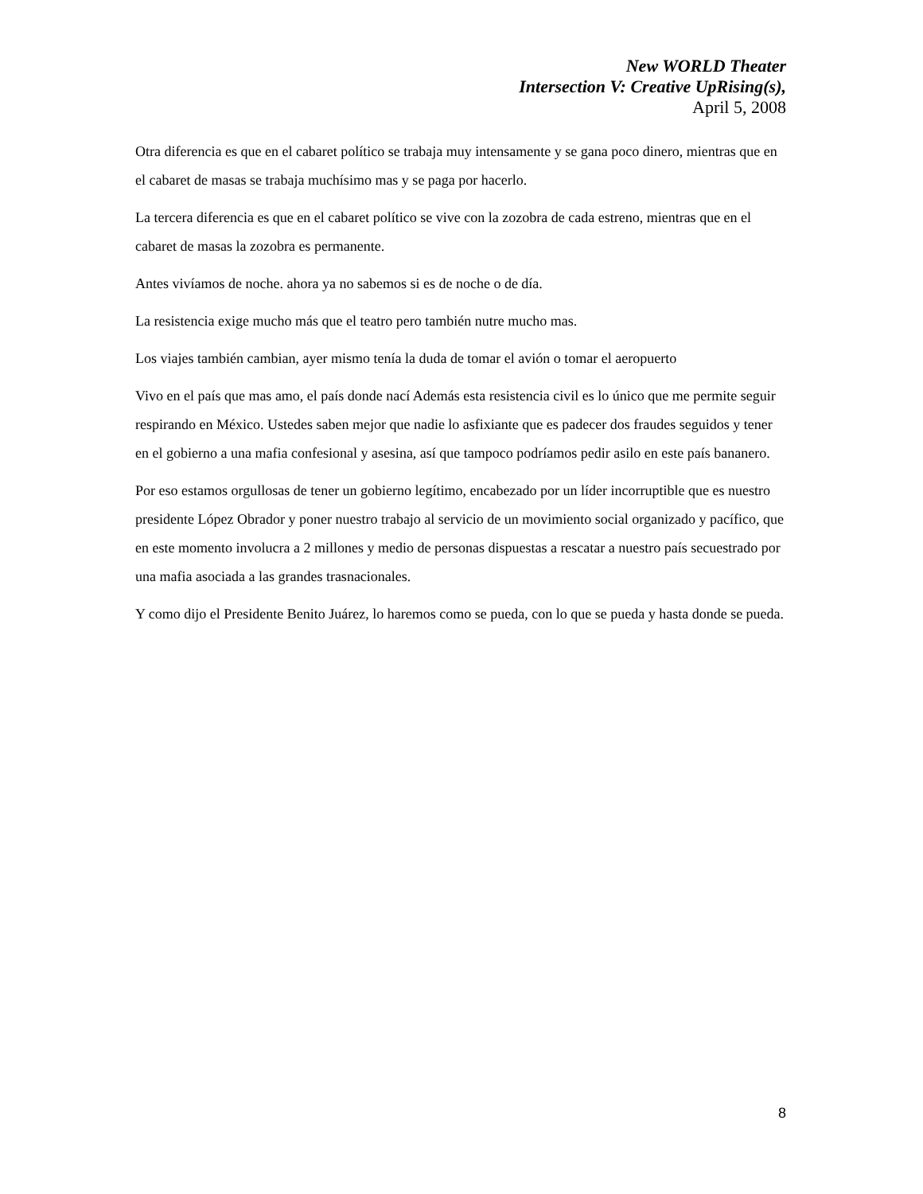New WORLD Theater
Intersection V: Creative UpRising(s),
April 5, 2008
Otra diferencia es que en el cabaret político se trabaja muy intensamente y se gana poco dinero, mientras que en el cabaret de masas se trabaja muchísimo mas y se paga por hacerlo.
La tercera diferencia es que en el cabaret político se vive con la zozobra de cada estreno, mientras que en el cabaret de masas la zozobra es permanente.
Antes vivíamos de noche. ahora ya no sabemos si es de noche o de día.
La resistencia exige mucho más que el teatro pero también nutre mucho mas.
Los viajes también cambian, ayer mismo tenía la duda de tomar el avión o tomar el aeropuerto
Vivo en el país que mas amo, el país donde nací Además esta resistencia civil es lo único que me permite seguir respirando en México. Ustedes saben mejor que nadie lo asfixiante que es padecer dos fraudes seguidos y tener en el gobierno a una mafia confesional y asesina, así que tampoco podríamos pedir asilo en este país bananero.
Por eso estamos orgullosas de tener un gobierno legítimo, encabezado por un líder incorruptible que es nuestro presidente López Obrador y poner nuestro trabajo al servicio de un movimiento social organizado y pacífico, que en este momento involucra a 2 millones y medio de personas dispuestas a rescatar a nuestro país secuestrado por una mafia asociada a las grandes trasnacionales.
Y como dijo el Presidente Benito Juárez, lo haremos como se pueda, con lo que se pueda y hasta donde se pueda.
8